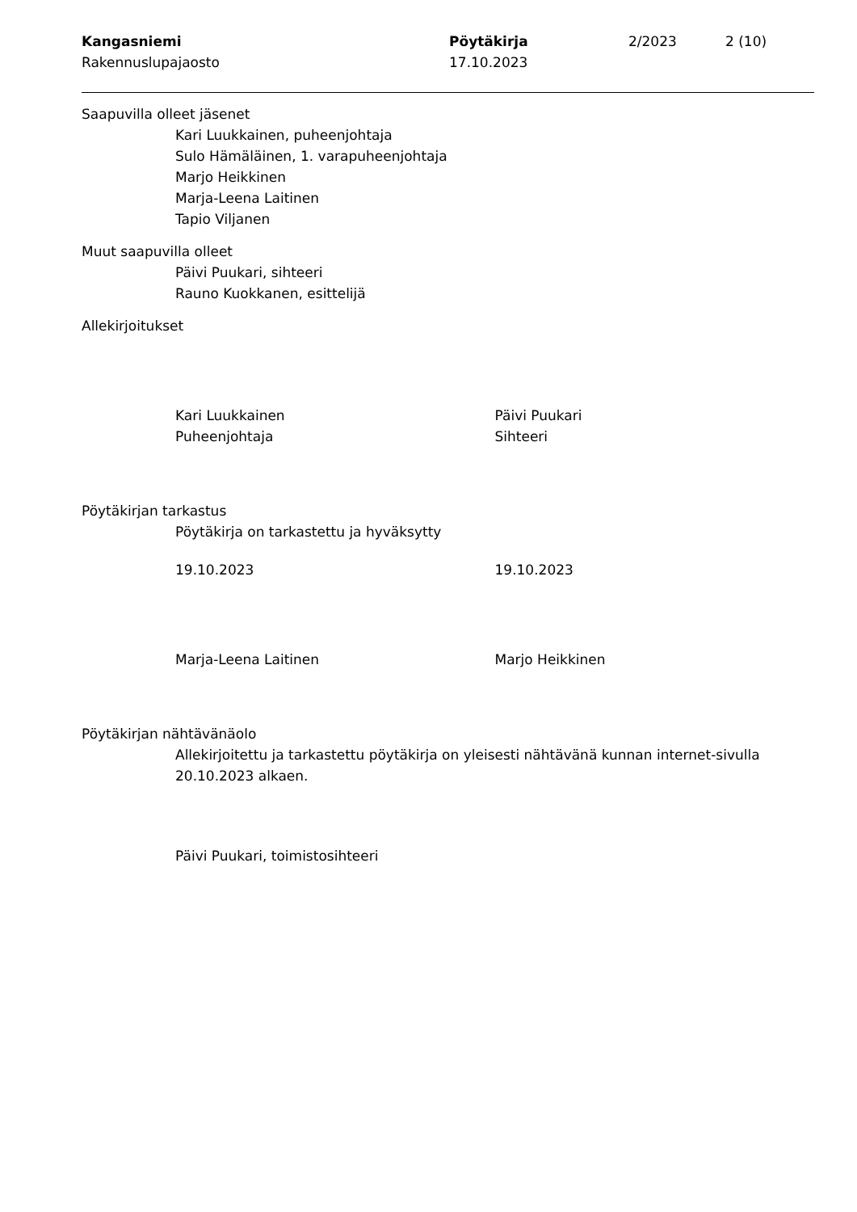Kangasniemi
Rakennuslupajaosto
Pöytäkirja
17.10.2023
2/2023 2 (10)
Saapuvilla olleet jäsenet
Kari Luukkainen, puheenjohtaja
Sulo Hämäläinen, 1. varapuheenjohtaja
Marjo Heikkinen
Marja-Leena Laitinen
Tapio Viljanen
Muut saapuvilla olleet
Päivi Puukari, sihteeri
Rauno Kuokkanen, esittelijä
Allekirjoitukset
Kari Luukkainen
Puheenjohtaja
Päivi Puukari
Sihteeri
Pöytäkirjan tarkastus
Pöytäkirja on tarkastettu ja hyväksytty
19.10.2023 19.10.2023
Marja-Leena Laitinen Marjo Heikkinen
Pöytäkirjan nähtävänäolo
Allekirjoitettu ja tarkastettu pöytäkirja on yleisesti nähtävänä kunnan internet-sivulla 20.10.2023 alkaen.
Päivi Puukari, toimistosihteeri